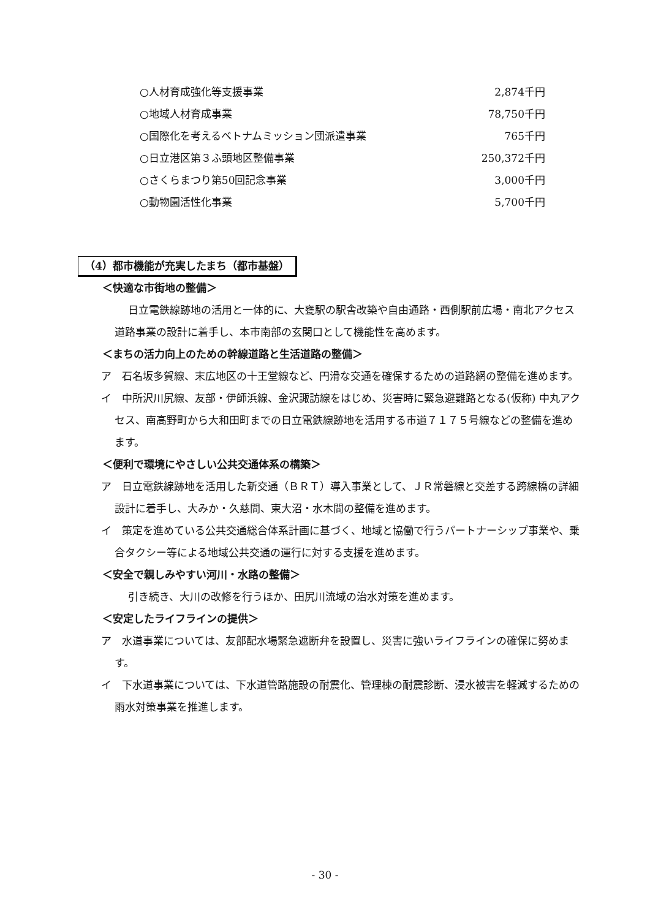○人材育成強化等支援事業 2,874千円
○地域人材育成事業 78,750千円
○国際化を考えるベトナムミッション団派遣事業 765千円
○日立港区第３ふ頭地区整備事業 250,372千円
○さくらまつり第50回記念事業 3,000千円
○動物園活性化事業 5,700千円
（4）都市機能が充実したまち（都市基盤）
＜快適な市街地の整備＞
日立電鉄線跡地の活用と一体的に、大甕駅の駅舎改築や自由通路・西側駅前広場・南北アクセス道路事業の設計に着手し、本市南部の玄関口として機能性を高めます。
＜まちの活力向上のための幹線道路と生活道路の整備＞
ア　石名坂多賀線、末広地区の十王堂線など、円滑な交通を確保するための道路網の整備を進めます。
イ　中所沢川尻線、友部・伊師浜線、金沢諏訪線をはじめ、災害時に緊急避難路となる(仮称) 中丸アクセス、南高野町から大和田町までの日立電鉄線跡地を活用する市道７１７５号線などの整備を進めます。
＜便利で環境にやさしい公共交通体系の構築＞
ア　日立電鉄線跡地を活用した新交通（ＢＲＴ）導入事業として、ＪＲ常磐線と交差する跨線橋の詳細設計に着手し、大みか・久慈間、東大沼・水木間の整備を進めます。
イ　策定を進めている公共交通総合体系計画に基づく、地域と協働で行うパートナーシップ事業や、乗合タクシー等による地域公共交通の運行に対する支援を進めます。
＜安全で親しみやすい河川・水路の整備＞
引き続き、大川の改修を行うほか、田尻川流域の治水対策を進めます。
＜安定したライフラインの提供＞
ア　水道事業については、友部配水場緊急遮断弁を設置し、災害に強いライフラインの確保に努めます。
イ　下水道事業については、下水道管路施設の耐震化、管理棟の耐震診断、浸水被害を軽減するための雨水対策事業を推進します。
- 30 -